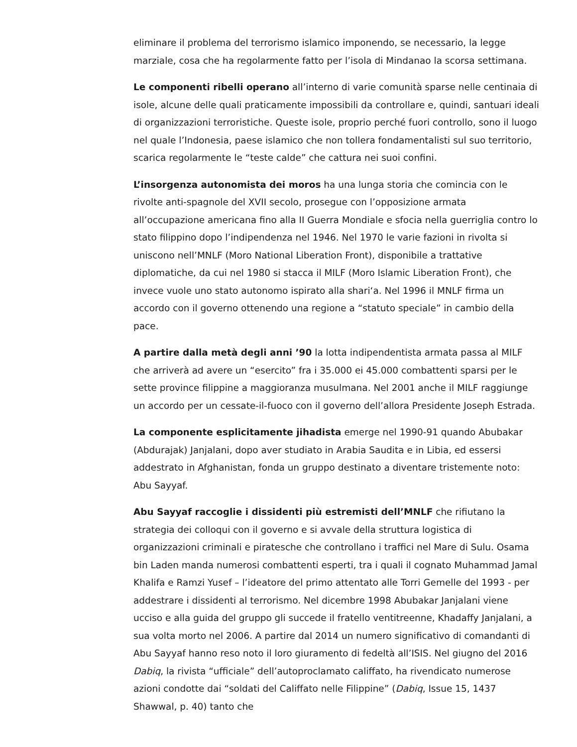eliminare il problema del terrorismo islamico imponendo, se necessario, la legge marziale, cosa che ha regolarmente fatto per l’isola di Mindanao la scorsa settimana.
Le componenti ribelli operano all’interno di varie comunità sparse nelle centinaia di isole, alcune delle quali praticamente impossibili da controllare e, quindi, santuari ideali di organizzazioni terroristiche. Queste isole, proprio perché fuori controllo, sono il luogo nel quale l’Indonesia, paese islamico che non tollera fondamentalisti sul suo territorio, scarica regolarmente le “teste calde” che cattura nei suoi confini.
L’insorgenza autonomista dei moros ha una lunga storia che comincia con le rivolte anti-spagnole del XVII secolo, prosegue con l’opposizione armata all’occupazione americana fino alla II Guerra Mondiale e sfocia nella guerriglia contro lo stato filippino dopo l’indipendenza nel 1946. Nel 1970 le varie fazioni in rivolta si uniscono nell’MNLF (Moro National Liberation Front), disponibile a trattative diplomatiche, da cui nel 1980 si stacca il MILF (Moro Islamic Liberation Front), che invece vuole uno stato autonomo ispirato alla shari‘a. Nel 1996 il MNLF firma un accordo con il governo ottenendo una regione a “statuto speciale” in cambio della pace.
A partire dalla metà degli anni ’90 la lotta indipendentista armata passa al MILF che arriverà ad avere un “esercito” fra i 35.000 ei 45.000 combattenti sparsi per le sette province filippine a maggioranza musulmana. Nel 2001 anche il MILF raggiunge un accordo per un cessate-il-fuoco con il governo dell’allora Presidente Joseph Estrada.
La componente esplicitamente jihadista emerge nel 1990-91 quando Abubakar (Abdurajak) Janjalani, dopo aver studiato in Arabia Saudita e in Libia, ed essersi addestrato in Afghanistan, fonda un gruppo destinato a diventare tristemente noto: Abu Sayyaf.
Abu Sayyaf raccoglie i dissidenti più estremisti dell’MNLF che rifiutano la strategia dei colloqui con il governo e si avvale della struttura logistica di organizzazioni criminali e piratesche che controllano i traffici nel Mare di Sulu. Osama bin Laden manda numerosi combattenti esperti, tra i quali il cognato Muhammad Jamal Khalifa e Ramzi Yusef – l’ideatore del primo attentato alle Torri Gemelle del 1993 - per addestrare i dissidenti al terrorismo. Nel dicembre 1998 Abubakar Janjalani viene ucciso e alla guida del gruppo gli succede il fratello ventitreenne, Khadaffy Janjalani, a sua volta morto nel 2006. A partire dal 2014 un numero significativo di comandanti di Abu Sayyaf hanno reso noto il loro giuramento di fedeltà all’ISIS. Nel giugno del 2016 Dabiq, la rivista “ufficiale” dell’autoproclamato califfato, ha rivendicato numerose azioni condotte dai “soldati del Califfato nelle Filippine” (Dabiq, Issue 15, 1437 Shawwal, p. 40) tanto che